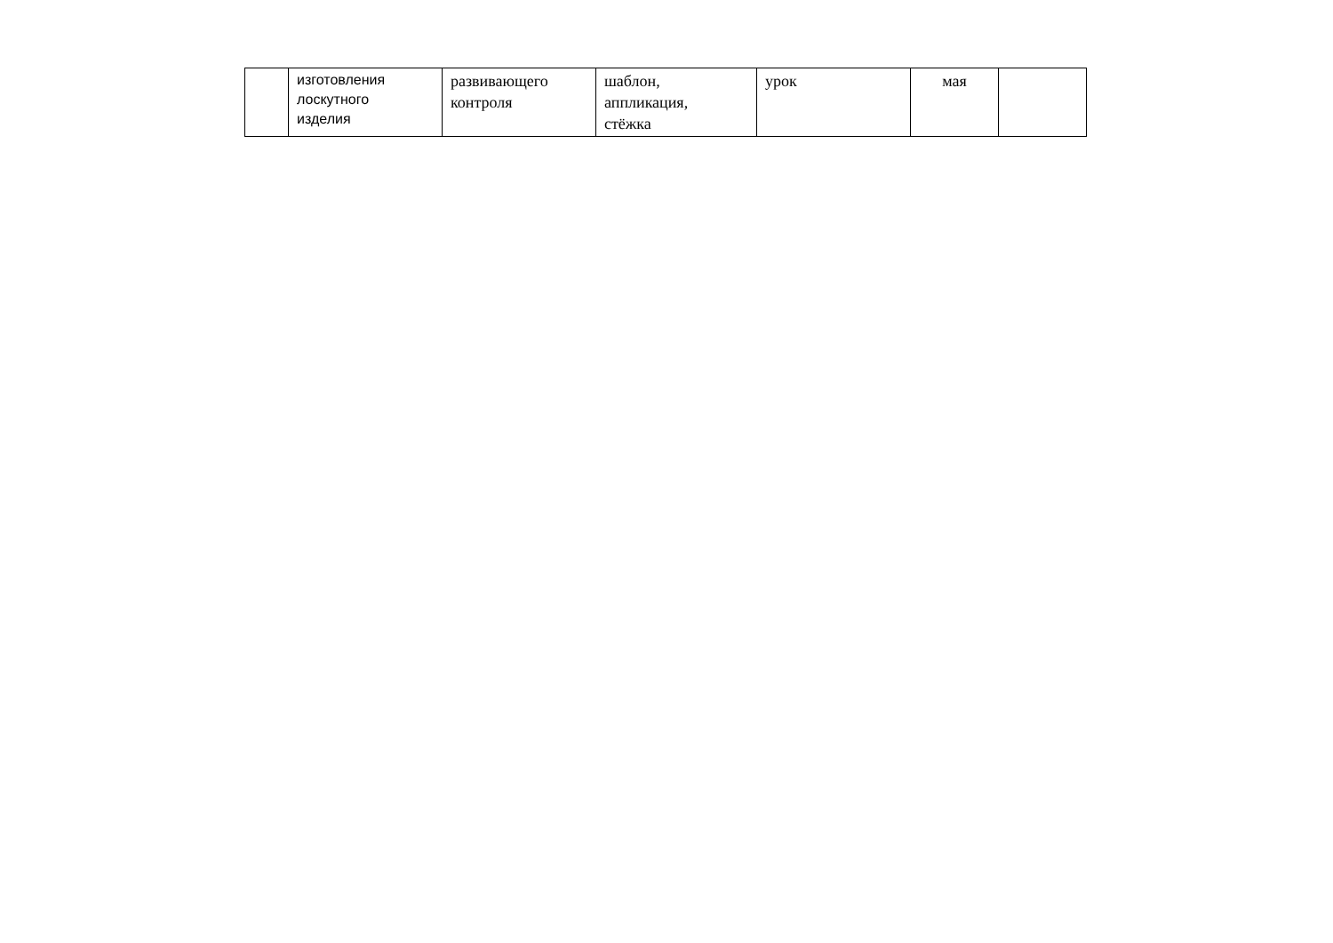| | изготовления лоскутного изделия | развивающего контроля | шаблон, аппликация, стёжка | урок | мая | |